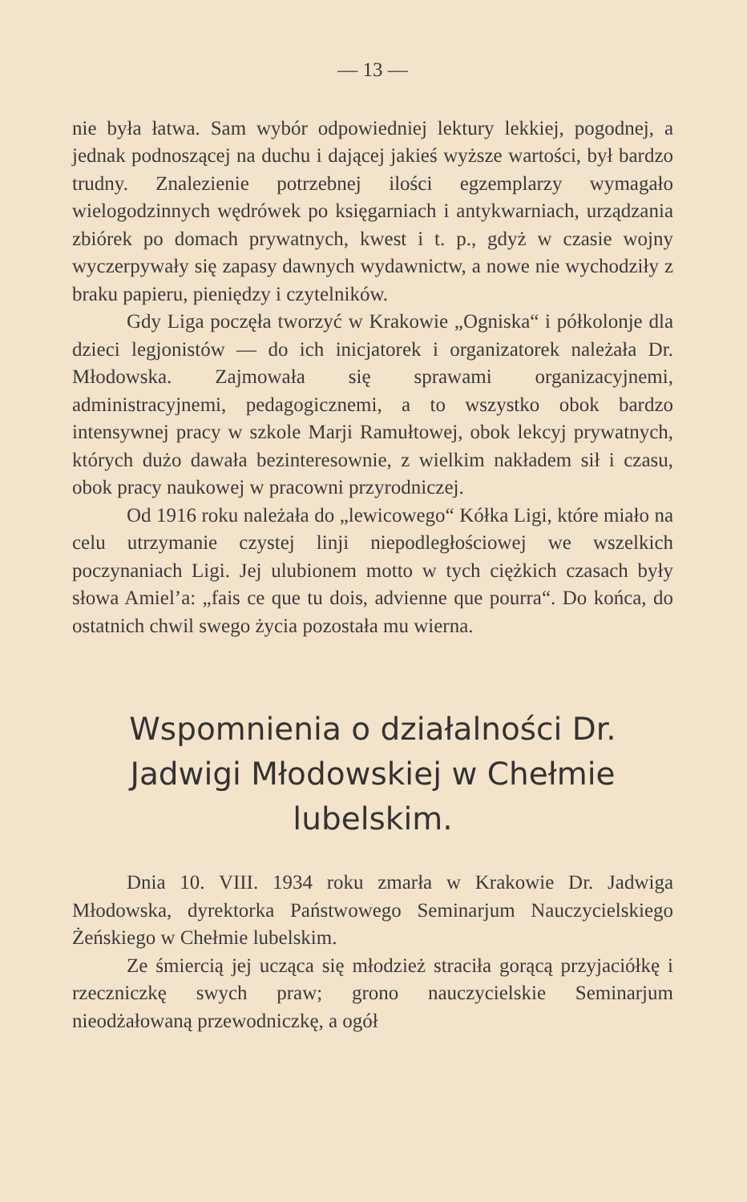— 13 —
nie była łatwa. Sam wybór odpowiedniej lektury lekkiej, pogodnej, a jednak podnoszącej na duchu i dającej jakieś wyższe wartości, był bardzo trudny. Znalezienie potrzebnej ilości egzemplarzy wymagało wielogodzinnych wędrówek po księgarniach i antykwarniach, urządzania zbiórek po domach prywatnych, kwest i t. p., gdyż w czasie wojny wyczerpywały się zapasy dawnych wydawnictw, a nowe nie wychodziły z braku papieru, pieniędzy i czytelników.
Gdy Liga poczęła tworzyć w Krakowie „Ogniska“ i półkolonje dla dzieci legjonistów — do ich inicjatorek i organizatorek należała Dr. Młodowska. Zajmowała się sprawami organizacyjnemi, administracyjnemi, pedagogicznemi, a to wszystko obok bardzo intensywnej pracy w szkole Marji Ramułtowej, obok lekcyj prywatnych, których dużo dawała bezinteresownie, z wielkim nakładem sił i czasu, obok pracy naukowej w pracowni przyrodniczej.
Od 1916 roku należała do „lewicowego“ Kółka Ligi, które miało na celu utrzymanie czystej linji niepodległościowej we wszelkich poczynaniach Ligi. Jej ulubionem motto w tych ciężkich czasach były słowa Amiel’a: „fais ce que tu dois, advienne que pourra“. Do końca, do ostatnich chwil swego życia pozostała mu wierna.
Wspomnienia o działalności Dr. Jadwigi Młodowskiej w Chełmie lubelskim.
Dnia 10. VIII. 1934 roku zmarła w Krakowie Dr. Jadwiga Młodowska, dyrektorka Państwowego Seminarjum Nauczycielskiego Żeńskiego w Chełmie lubelskim.
Ze śmiercią jej ucząca się młodzież straciła gorącą przyjaciółkę i rzeczniczkę swych praw; grono nauczycielskie Seminarjum nieodżałowaną przewodniczkę, a ogół